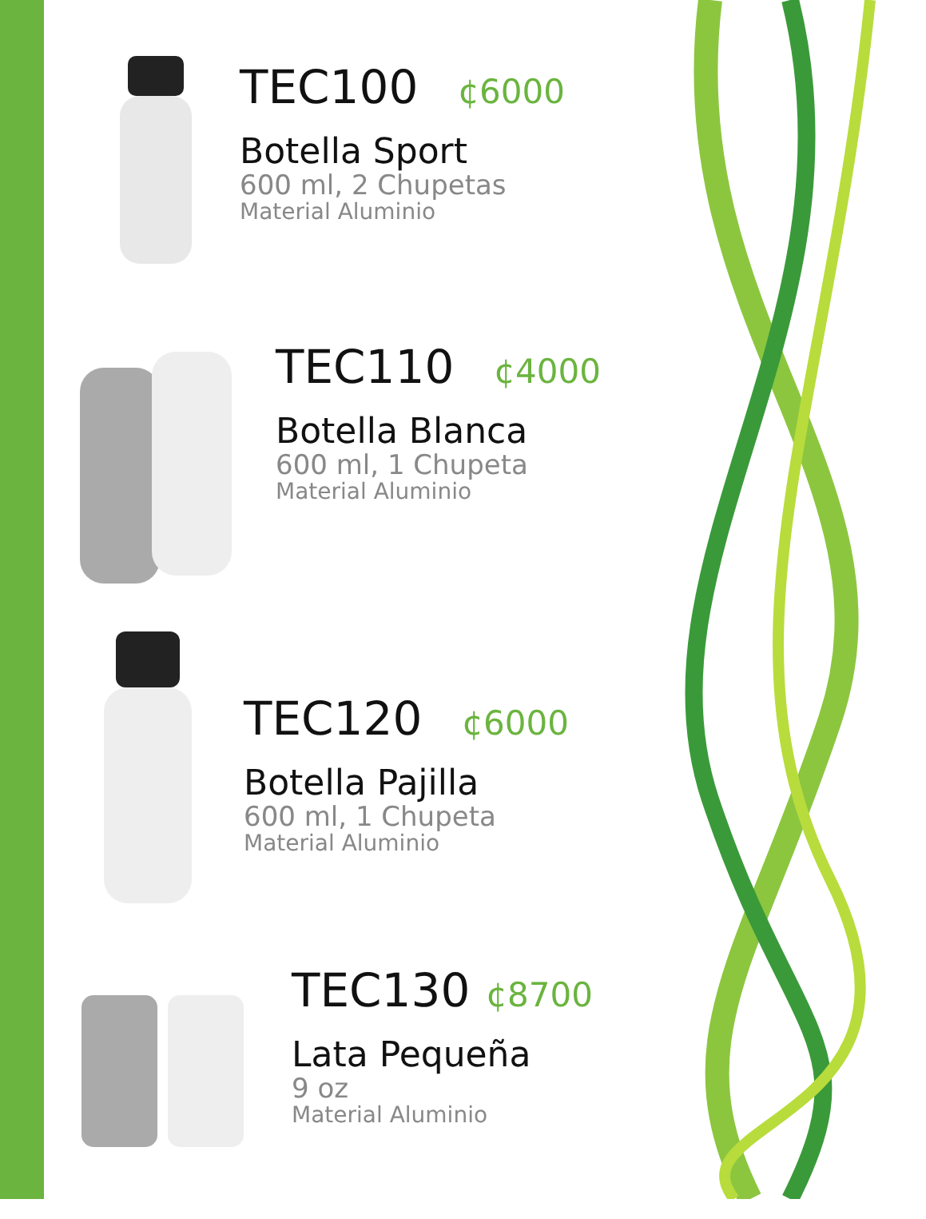TEC100 ¢6000
Botella Sport
600 ml, 2 Chupetas
Material Aluminio
TEC110 ¢4000
Botella Blanca
600 ml, 1 Chupeta
Material Aluminio
TEC120 ¢6000
Botella Pajilla
600 ml, 1 Chupeta
Material Aluminio
TEC130 ¢8700
Lata Pequeña
9 oz
Material Aluminio